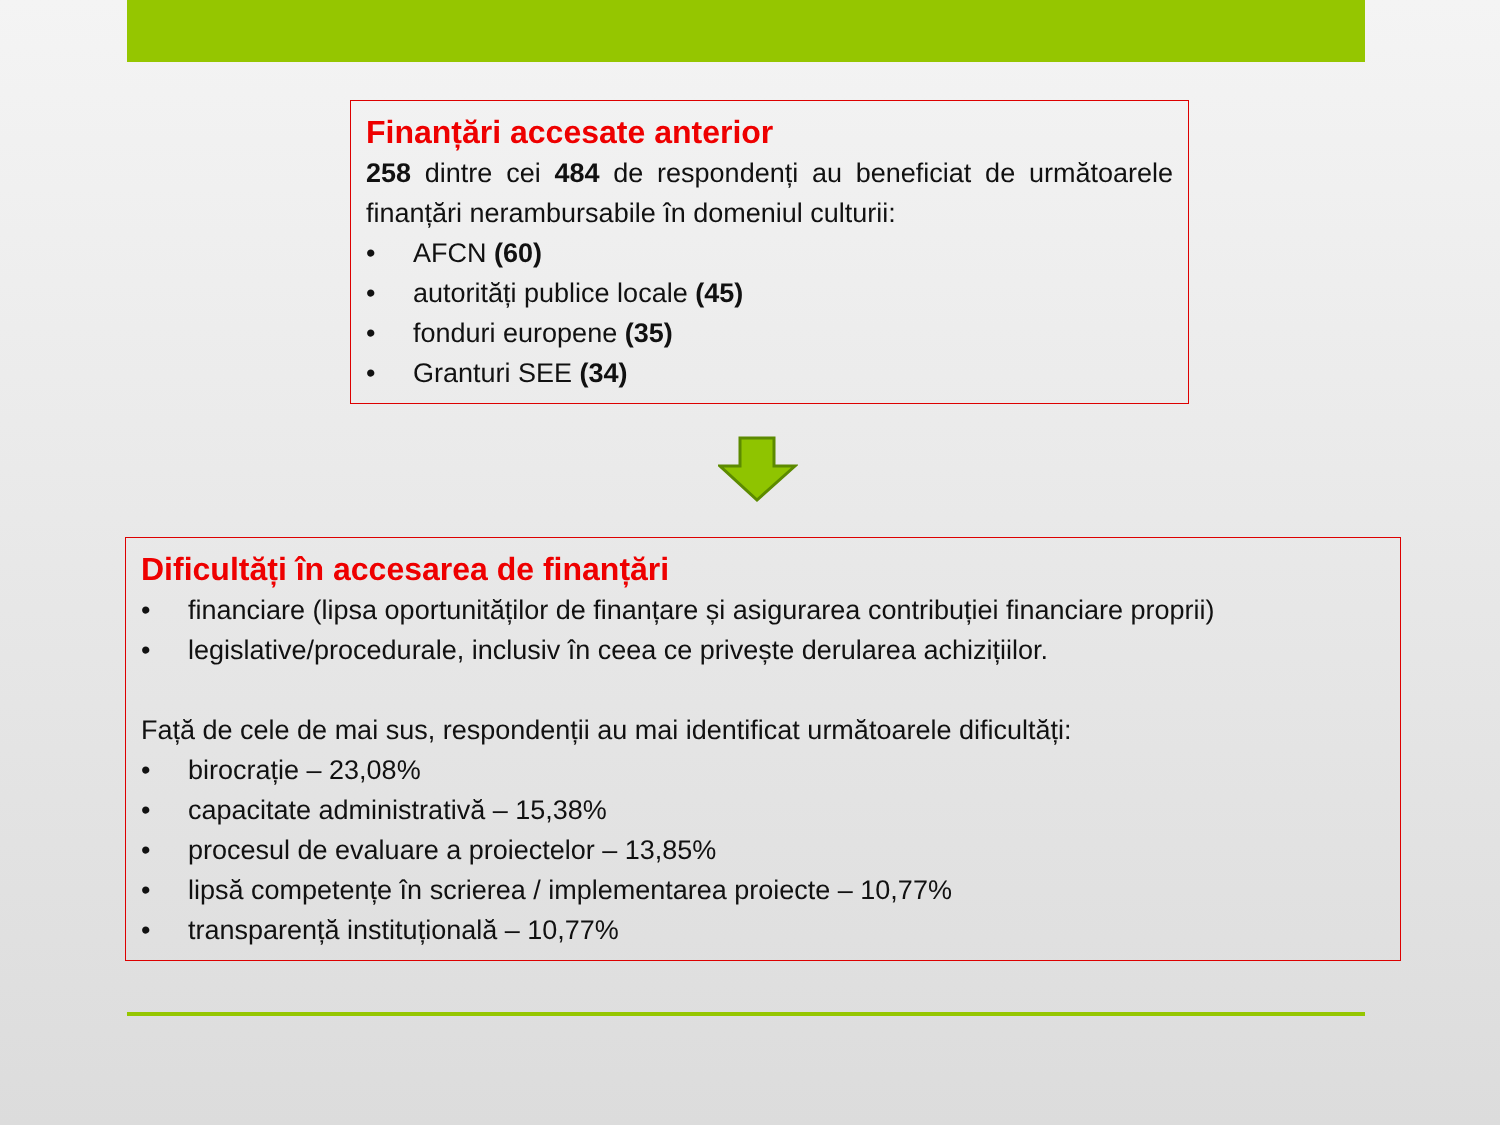Finanțări accesate anterior
258 dintre cei 484 de respondenți au beneficiat de următoarele finanțări nerambursabile în domeniul culturii:
• AFCN (60)
• autorități publice locale (45)
• fonduri europene (35)
• Granturi SEE (34)
Dificultăți în accesarea de finanțări
• financiare (lipsa oportunităților de finanțare și asigurarea contribuției financiare proprii)
• legislative/procedurale, inclusiv în ceea ce privește derularea achizițiilor.
Față de cele de mai sus, respondenții au mai identificat următoarele dificultăți:
• birocrație – 23,08%
• capacitate administrativă – 15,38%
• procesul de evaluare a proiectelor – 13,85%
• lipsă competențe în scrierea / implementarea proiecte – 10,77%
• transparență instituțională – 10,77%